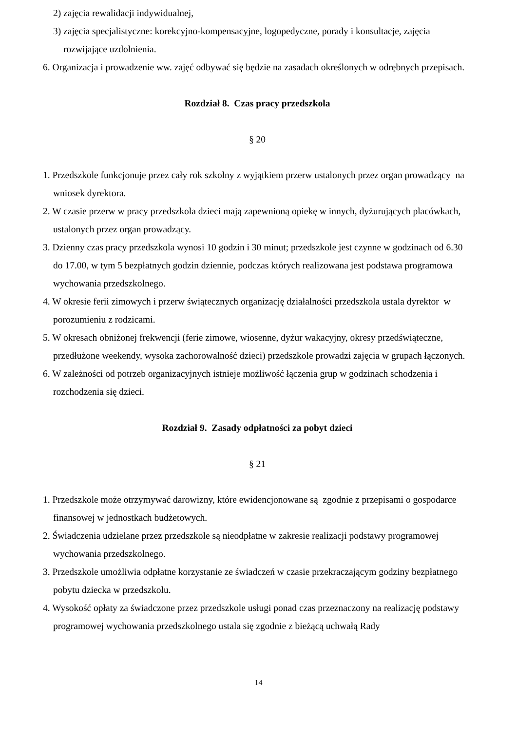2) zajęcia rewalidacji indywidualnej,
3) zajęcia specjalistyczne: korekcyjno-kompensacyjne, logopedyczne, porady i konsultacje, zajęcia rozwijające uzdolnienia.
6. Organizacja i prowadzenie ww. zajęć odbywać się będzie na zasadach określonych w odrębnych przepisach.
Rozdział 8. Czas pracy przedszkola
§ 20
1. Przedszkole funkcjonuje przez cały rok szkolny z wyjątkiem przerw ustalonych przez organ prowadzący na wniosek dyrektora.
2. W czasie przerw w pracy przedszkola dzieci mają zapewnioną opiekę w innych, dyżurujących placówkach, ustalonych przez organ prowadzący.
3. Dzienny czas pracy przedszkola wynosi 10 godzin i 30 minut; przedszkole jest czynne w godzinach od 6.30 do 17.00, w tym 5 bezpłatnych godzin dziennie, podczas których realizowana jest podstawa programowa wychowania przedszkolnego.
4. W okresie ferii zimowych i przerw świątecznych organizację działalności przedszkola ustala dyrektor w porozumieniu z rodzicami.
5. W okresach obniżonej frekwencji (ferie zimowe, wiosenne, dyżur wakacyjny, okresy przedświąteczne, przedłużone weekendy, wysoka zachorowalność dzieci) przedszkole prowadzi zajęcia w grupach łączonych.
6. W zależności od potrzeb organizacyjnych istnieje możliwość łączenia grup w godzinach schodzenia i rozchodzenia się dzieci.
Rozdział 9. Zasady odpłatności za pobyt dzieci
§ 21
1. Przedszkole może otrzymywać darowizny, które ewidencjonowane są zgodnie z przepisami o gospodarce finansowej w jednostkach budżetowych.
2. Świadczenia udzielane przez przedszkole są nieodpłatne w zakresie realizacji podstawy programowej wychowania przedszkolnego.
3. Przedszkole umożliwia odpłatne korzystanie ze świadczeń w czasie przekraczającym godziny bezpłatnego pobytu dziecka w przedszkolu.
4. Wysokość opłaty za świadczone przez przedszkole usługi ponad czas przeznaczony na realizację podstawy programowej wychowania przedszkolnego ustala się zgodnie z bieżącą uchwałą Rady
14